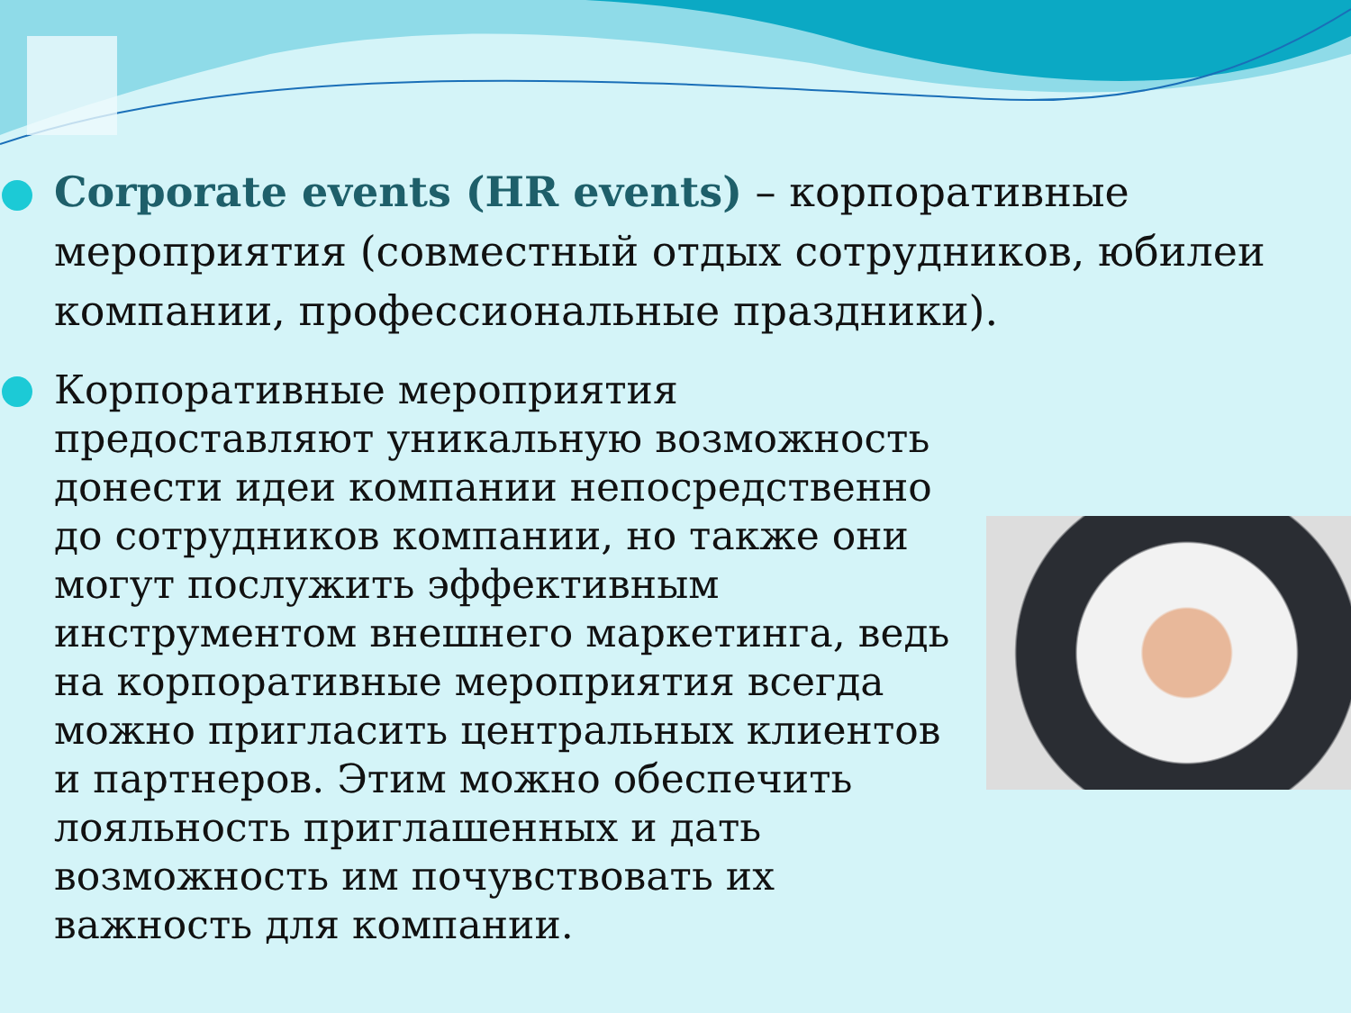Corporate events (HR events) – корпоративные мероприятия (совместный отдых сотрудников, юбилеи компании, профессиональные праздники).
Корпоративные мероприятия предоставляют уникальную возможность донести идеи компании непосредственно до сотрудников компании, но также они могут послужить эффективным инструментом внешнего маркетинга, ведь на корпоративные мероприятия всегда можно пригласить центральных клиентов и партнеров. Этим можно обеспечить лояльность приглашенных и дать возможность им почувствовать их важность для компании.